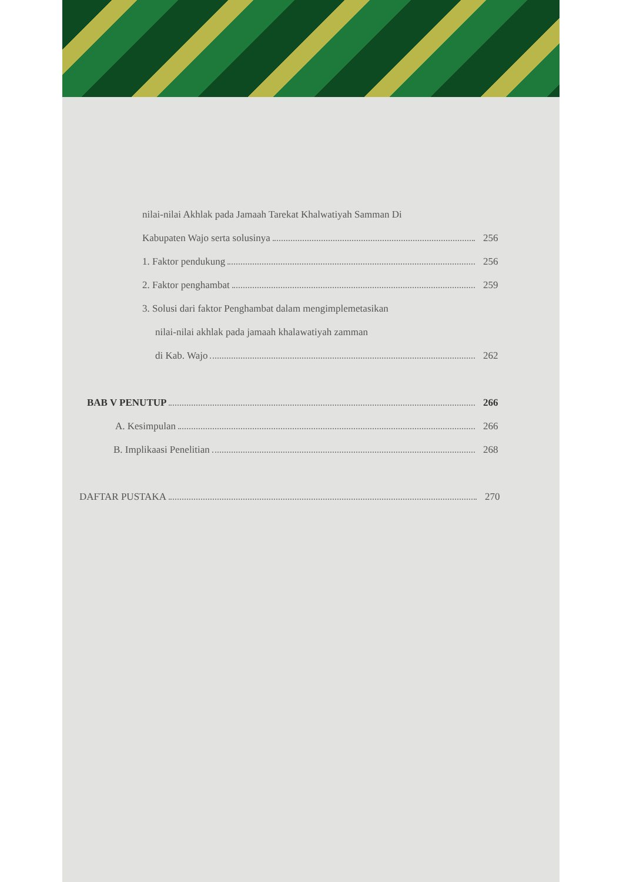nilai-nilai Akhlak pada Jamaah Tarekat Khalwatiyah Samman Di
Kabupaten Wajo serta solusinya 256
1. Faktor pendukung 256
2. Faktor penghambat 259
3. Solusi dari faktor Penghambat dalam mengimplemetasikan
nilai-nilai akhlak pada jamaah khalawatiyah zamman
di Kab. Wajo 262
BAB V PENUTUP 266
A. Kesimpulan 266
B. Implikaasi Penelitian 268
DAFTAR PUSTAKA 270